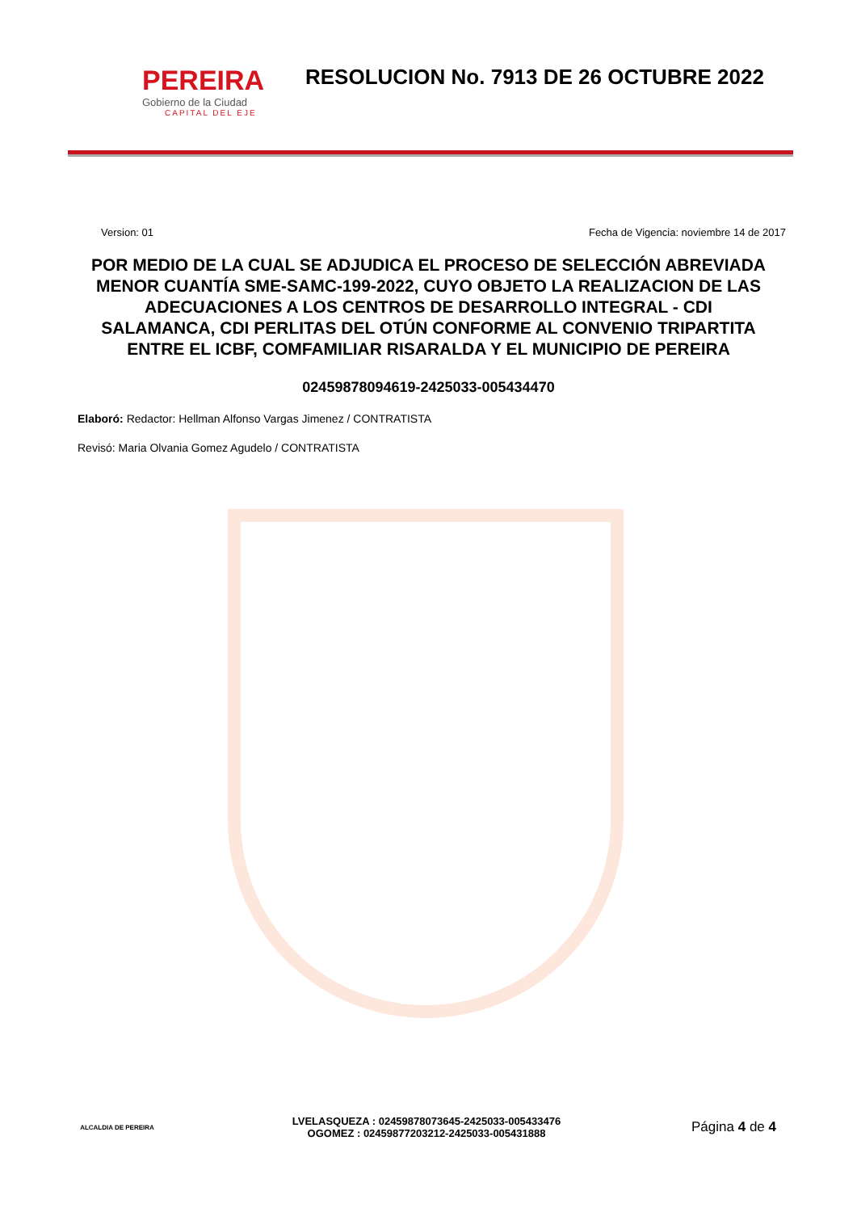PEREIRA
Gobierno de la Ciudad
CAPITAL DEL EJE
RESOLUCION No. 7913 DE 26 OCTUBRE 2022
Version: 01 Fecha de Vigencia: noviembre 14 de 2017
POR MEDIO DE LA CUAL SE ADJUDICA EL PROCESO DE SELECCIÓN ABREVIADA MENOR CUANTÍA SME-SAMC-199-2022, CUYO OBJETO LA REALIZACION DE LAS ADECUACIONES A LOS CENTROS DE DESARROLLO INTEGRAL - CDI SALAMANCA, CDI PERLITAS DEL OTÚN CONFORME AL CONVENIO TRIPARTITA ENTRE EL ICBF, COMFAMILIAR RISARALDA Y EL MUNICIPIO DE PEREIRA
02459878094619-2425033-005434470
Elaboró: Redactor: Hellman Alfonso Vargas Jimenez / CONTRATISTA
Revisó: Maria Olvania Gomez Agudelo / CONTRATISTA
ALCALDIA DE PEREIRA
LVELASQUEZA : 02459878073645-2425033-005433476
OGOMEZ : 02459877203212-2425033-005431888
Página 4 de 4